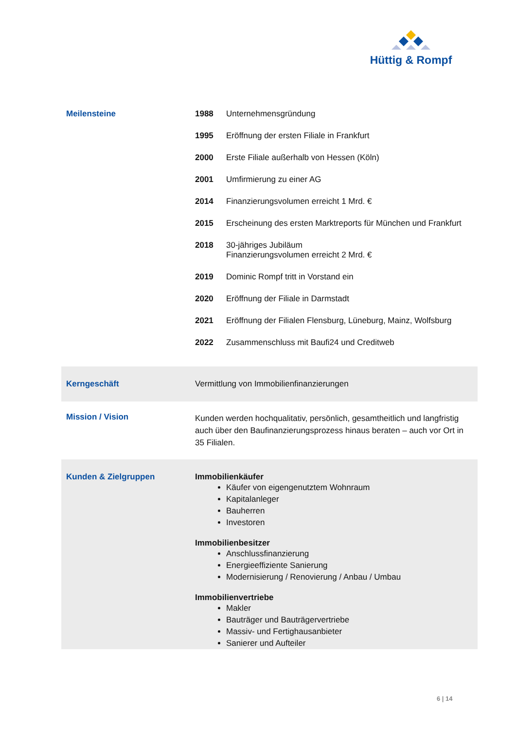Hüttig & Rompf
| Meilensteine | / 1988 / Unternehmensgründung / / 1995 / Eröffnung der ersten Filiale in Frankfurt / / 2000 / Erste Filiale außerhalb von Hessen (Köln) / / 2001 / Umfirmierung zu einer AG / / 2014 / Finanzierungsvolumen erreicht 1 Mrd. € / / 2015 / Erscheinung des ersten Marktreports für München und Frankfurt / / 2018 / 30-jähriges Jubiläum Finanzierungsvolumen erreicht 2 Mrd. € / / 2019 / Dominic Rompf tritt in Vorstand ein / / 2020 / Eröffnung der Filiale in Darmstadt / / 2021 / Eröffnung der Filialen Flensburg, Lüneburg, Mainz, Wolfsburg / / 2022 / Zusammenschluss mit Baufi24 und Creditweb / |
| Kerngeschäft | Vermittlung von Immobilienfinanzierungen |
| Mission / Vision | Kunden werden hochqualitativ, persönlich, gesamtheitlich und langfristig auch über den Baufinanzierungsprozess hinaus beraten – auch vor Ort in 35 Filialen. |
| Kunden & Zielgruppen | Immobilienkäufer Käufer von eigengenutztem Wohnraum Kapitalanleger Bauherren Investoren Immobilienbesitzer Anschlussfinanzierung Energieeffiziente Sanierung Modernisierung / Renovierung / Anbau / Umbau Immobilienvertriebe Makler Bauträger und Bauträgervertriebe Massiv- und Fertighausanbieter Sanierer und Aufteiler |
6 | 14